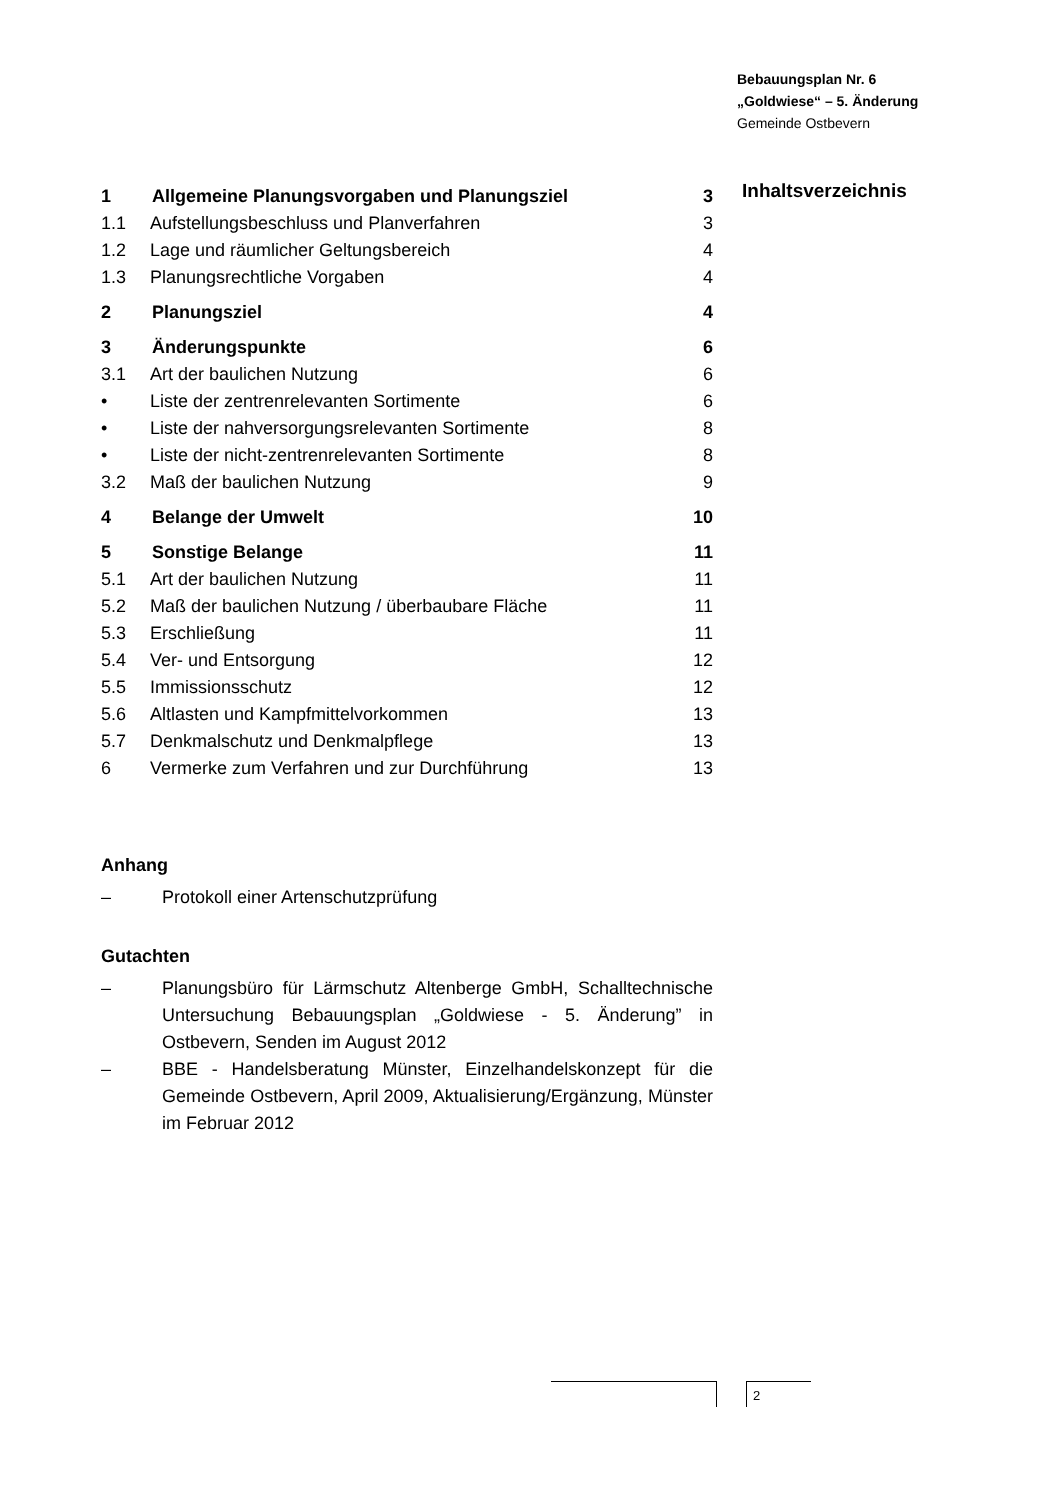Bebauungsplan Nr. 6
„Goldwiese“ – 5. Änderung
Gemeinde Ostbevern
Inhaltsverzeichnis
| 1 | Allgemeine Planungsvorgaben und Planungsziel | 3 |
| 1.1 | Aufstellungsbeschluss und Planverfahren | 3 |
| 1.2 | Lage und räumlicher Geltungsbereich | 4 |
| 1.3 | Planungsrechtliche Vorgaben | 4 |
| 2 | Planungsziel | 4 |
| 3 | Änderungspunkte | 6 |
| 3.1 | Art der baulichen Nutzung | 6 |
| • | Liste der zentrenrelevanten Sortimente | 6 |
| • | Liste der nahversorgungsrelevanten Sortimente | 8 |
| • | Liste der nicht-zentrenrelevanten Sortimente | 8 |
| 3.2 | Maß der baulichen Nutzung | 9 |
| 4 | Belange der Umwelt | 10 |
| 5 | Sonstige Belange | 11 |
| 5.1 | Art der baulichen Nutzung | 11 |
| 5.2 | Maß der baulichen Nutzung / überbaubare Fläche | 11 |
| 5.3 | Erschließung | 11 |
| 5.4 | Ver- und Entsorgung | 12 |
| 5.5 | Immissionsschutz | 12 |
| 5.6 | Altlasten und Kampfmittelvorkommen | 13 |
| 5.7 | Denkmalschutz und Denkmalpflege | 13 |
| 6 | Vermerke zum Verfahren und zur Durchführung | 13 |
Anhang
– Protokoll einer Artenschutzprüfung
Gutachten
– Planungsbüro für Lärmschutz Altenberge GmbH, Schalltechnische Untersuchung Bebauungsplan „Goldwiese - 5. Änderung” in Ostbevern, Senden im August 2012
– BBE - Handelsberatung Münster, Einzelhandelskonzept für die Gemeinde Ostbevern, April 2009, Aktualisierung/Ergänzung, Münster im Februar 2012
2